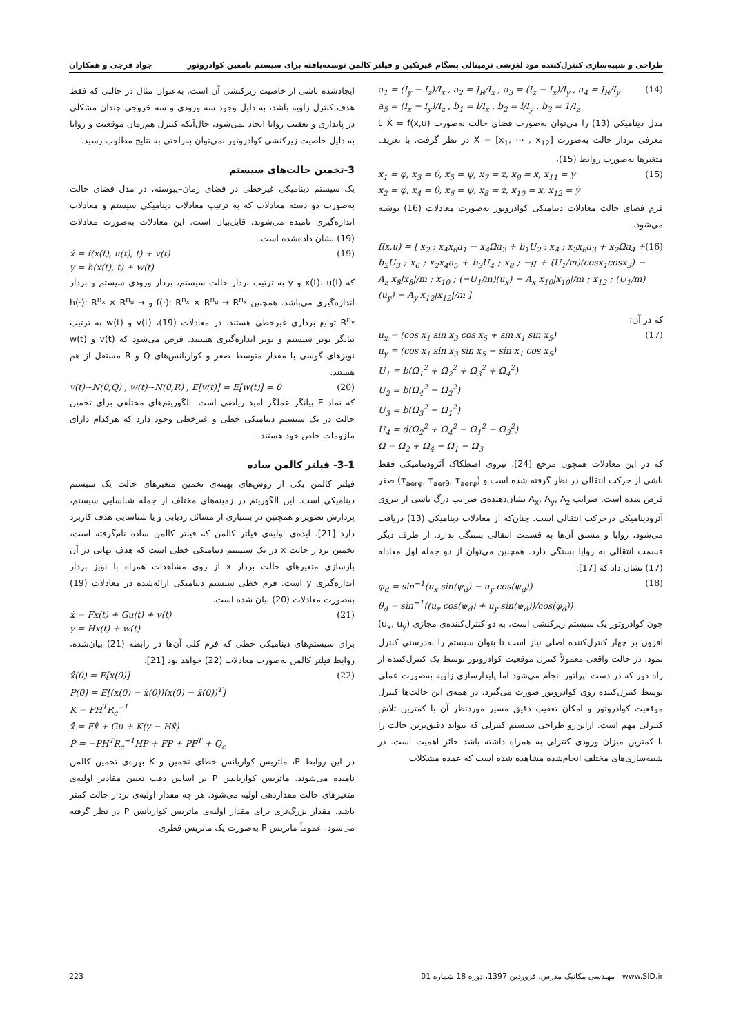طراحی و شبیه‌سازی کنترل‌کننده مود لغزشی ترمینالی پسگام غیرتکین و فیلتر کالمن توسعه‌یافته برای سیستم نامعین کوادروتور جواد فرجی و همکاران
a<sub>1</sub> = (I<sub>y</sub> − I<sub>z</sub>)/I<sub>x</sub> , a<sub>2</sub> = J<sub>R</sub>/I<sub>x</sub> , a<sub>3</sub> = (I<sub>z</sub> − I<sub>x</sub>)/I<sub>y</sub> , a<sub>4</sub> = J<sub>R</sub>/I<sub>y</sub>
a<sub>5</sub> = (I<sub>x</sub> − I<sub>y</sub>)/I<sub>z</sub> , b<sub>1</sub> = l/I<sub>x</sub> , b<sub>2</sub> = l/I<sub>y</sub> , b<sub>3</sub> = 1/I<sub>z</sub>
(14)
مدل دینامیکی (13) را می‌توان به‌صورت فضای حالت به‌صورت Ẋ = f(x,u) با معرفی بردار حالت به‌صورت X = [x<sub>1</sub>, ⋯ , x<sub>12</sub>] در نظر گرفت. با تعریف متغیرها به‌صورت روابط (15)،
x<sub>1</sub> = φ, x<sub>3</sub> = θ, x<sub>5</sub> = ψ, x<sub>7</sub> = z, x<sub>9</sub> = x, x<sub>11</sub> = y
x<sub>2</sub> = φ̇, x<sub>4</sub> = θ̇, x<sub>6</sub> = ψ̇, x<sub>8</sub> = ż, x<sub>10</sub> = ẋ, x<sub>12</sub> = ẏ
(15)
فرم فضای حالت معادلات دینامیکی کوادروتور به‌صورت معادلات (16) نوشته می‌شود.
f(x,u) = [ x<sub>2</sub> ; x<sub>4</sub>x<sub>6</sub>a<sub>1</sub> − x<sub>4</sub>Ωa<sub>2</sub> + b<sub>1</sub>U<sub>2</sub> ; x<sub>4</sub> ; x<sub>2</sub>x<sub>6</sub>a<sub>3</sub> + x<sub>2</sub>Ωa<sub>4</sub> + b<sub>2</sub>U<sub>3</sub> ; x<sub>6</sub> ; x<sub>2</sub>x<sub>4</sub>a<sub>5</sub> + b<sub>3</sub>U<sub>4</sub> ; x<sub>8</sub> ; −g + (U<sub>1</sub>/m)(cosx<sub>1</sub>cosx<sub>3</sub>) − A<sub>z</sub> x<sub>8</sub>|x<sub>8</sub>|/m ; x<sub>10</sub> ; (−U<sub>1</sub>/m)(u<sub>x</sub>) − A<sub>x</sub> x<sub>10</sub>|x<sub>10</sub>|/m ; x<sub>12</sub> ; (U<sub>1</sub>/m)(u<sub>y</sub>) − A<sub>y</sub> x<sub>12</sub>|x<sub>12</sub>|/m ]
(16)
که در آن:
u<sub>x</sub> = (cos x<sub>1</sub> sin x<sub>3</sub> cos x<sub>5</sub> + sin x<sub>1</sub> sin x<sub>5</sub>)
u<sub>y</sub> = (cos x<sub>1</sub> sin x<sub>3</sub> sin x<sub>5</sub> − sin x<sub>1</sub> cos x<sub>5</sub>)
U<sub>1</sub> = b(Ω<sub>1</sub><sup>2</sup> + Ω<sub>2</sub><sup>2</sup> + Ω<sub>3</sub><sup>2</sup> + Ω<sub>4</sub><sup>2</sup>)
U<sub>2</sub> = b(Ω<sub>4</sub><sup>2</sup> − Ω<sub>2</sub><sup>2</sup>)
U<sub>3</sub> = b(Ω<sub>3</sub><sup>2</sup> − Ω<sub>1</sub><sup>2</sup>)
U<sub>4</sub> = d(Ω<sub>2</sub><sup>2</sup> + Ω<sub>4</sub><sup>2</sup> − Ω<sub>1</sub><sup>2</sup> − Ω<sub>3</sub><sup>2</sup>)
Ω = Ω<sub>2</sub> + Ω<sub>4</sub> − Ω<sub>1</sub> − Ω<sub>3</sub>
(17)
که در این معادلات همچون مرجع [24]، نیروی اصطکاک آئرودینامیکی فقط ناشی از حرکت انتقالی در نظر گرفته شده است و (τ<sub>aerφ</sub>, τ<sub>aerθ</sub>, τ<sub>aerψ</sub>) صفر فرض شده است. ضرایب A<sub>x</sub>, A<sub>y</sub>, A<sub>z</sub> نشان‌دهنده‌ی ضرایب درگ ناشی از نیروی آئرودینامیکی درحرکت انتقالی است. چنان‌که از معادلات دینامیکی (13) دریافت می‌شود، زوایا و مشتق آن‌ها به قسمت انتقالی بستگی ندارد. از طرف دیگر قسمت انتقالی به زوایا بستگی دارد. همچنین می‌توان از دو جمله اول معادله (17) نشان داد که [17]:
φ<sub>d</sub> = sin<sup>−1</sup>(u<sub>x</sub> sin(ψ<sub>d</sub>) − u<sub>y</sub> cos(ψ<sub>d</sub>))
θ<sub>d</sub> = sin<sup>−1</sup>((u<sub>x</sub> cos(ψ<sub>d</sub>) + u<sub>y</sub> sin(ψ<sub>d</sub>))/cos(φ<sub>d</sub>))
(18)
چون کوادروتور یک سیستم زیرکنشی است، به دو کنترل‌کننده‌ی مجازی (u<sub>x</sub>, u<sub>y</sub>) افزون بر چهار کنترل‌کننده اصلی نیاز است تا بتوان سیستم را به‌درستی کنترل نمود. در حالت واقعی معمولاً کنترل موقعیت کوادروتور توسط یک کنترل‌کننده از راه دور که در دست اپراتور انجام می‌شود اما پایدارسازی زاویه به‌صورت عملی توسط کنترل‌کننده روی کوادروتور صورت می‌گیرد. در همه‌ی این حالت‌ها کنترل موقعیت کوادروتور و امکان تعقیب دقیق مسیر موردنظر آن با کمترین تلاش کنترلی مهم است. ازاین‌رو طراحی سیستم کنترلی که بتواند دقیق‌ترین حالت را با کمترین میزان ورودی کنترلی به همراه داشته باشد حائز اهمیت است. در شبیه‌سازی‌های مختلف انجام‌شده مشاهده شده است که عمده مشکلات
ایجادشده ناشی از خاصیت زیرکنشی آن است. به‌عنوان مثال در حالتی که فقط هدف کنترل زاویه باشد، به دلیل وجود سه ورودی و سه خروجی چندان مشکلی در پایداری و تعقیب زوایا ایجاد نمی‌شود، حال‌آنکه کنترل هم‌زمان موقعیت و زوایا به دلیل خاصیت زیرکنشی کوادروتور نمی‌توان به‌راحتی به نتایج مطلوب رسید.
3-تخمین حالت‌های سیستم
یک سیستم دینامیکی غیرخطی در فضای زمان–پیوسته، در مدل فضای حالت به‌صورت دو دسته معادلات که به ترتیب معادلات دینامیکی سیستم و معادلات اندازه‌گیری نامیده می‌شوند، قابل‌بیان است. این معادلات به‌صورت معادلات (19) نشان داده‌شده است.
ẋ = f(x(t), u(t), t) + v(t)
y = h(x(t), t) + w(t)
(19)
که x(t)، u(t) و y به ترتیب بردار حالت سیستم، بردار ورودی سیستم و بردار اندازه‌گیری می‌باشد. همچنین f(·): R<sup>n<sub>x</sub></sup> × R<sup>n<sub>u</sub></sup> → R<sup>n<sub>x</sub></sup> و h(·): R<sup>n<sub>x</sub></sup> × R<sup>n<sub>u</sub></sup> → R<sup>n<sub>y</sub></sup> توابع برداری غیرخطی هستند. در معادلات (19)، v(t) و w(t) به ترتیب بیانگر نویز سیستم و نویز اندازه‌گیری هستند. فرض می‌شود که v(t) و w(t) نویزهای گوسی با مقدار متوسط صفر و کواریانس‌های Q و R مستقل از هم هستند.
v(t)~N(0,Q) , w(t)~N(0,R) , E[v(t)] = E[w(t)] = 0
(20)
که نماد E بیانگر عملگر امید ریاضی است. الگوریتم‌های مختلفی برای تخمین حالت در یک سیستم دینامیکی خطی و غیرخطی وجود دارد که هرکدام دارای ملزومات خاص خود هستند.
3-1- فیلتر کالمن ساده
فیلتر کالمن یکی از روش‌های بهینه‌ی تخمین متغیرهای حالت یک سیستم دینامیکی است. این الگوریتم در زمینه‌های مختلف از جمله شناسایی سیستم، پردازش تصویر و همچنین در بسیاری از مسائل ردیابی و یا شناسایی هدف کاربرد دارد [21]. ایده‌ی اولیه‌ی فیلتر کالمن که فیلتر کالمن ساده نام‌گرفته است، تخمین بردار حالت x در یک سیستم دینامیکی خطی است که هدف نهایی در آن بازسازی متغیرهای حالت بردار x از روی مشاهدات همراه با نویز بردار اندازه‌گیری y است. فرم خطی سیستم دینامیکی ارائه‌شده در معادلات (19) به‌صورت معادلات (20) بیان شده است.
ẋ = Fx(t) + Gu(t) + v(t)
y = Hx(t) + w(t)
(21)
برای سیستم‌های دینامیکی خطی که فرم کلی آن‌ها در رابطه (21) بیان‌شده، روابط فیلتر کالمن به‌صورت معادلات (22) خواهد بود [21].
x̂(0) = E[x(0)]
P(0) = E[(x(0) − x̂(0))(x(0) − x̂(0))<sup>T</sup>]
K = PH<sup>T</sup>R<sub>c</sub><sup>−1</sup>
x̂̇ = Fx̂ + Gu + K(y − Hx̂)
Ṗ = −PH<sup>T</sup>R<sub>c</sub><sup>−1</sup>HP + FP + PF<sup>T</sup> + Q<sub>c</sub>
(22)
در این روابط P، ماتریس کواریانس خطای تخمین و K بهره‌ی تخمین کالمن نامیده می‌شوند. ماتریس کواریانس P بر اساس دقت تعیین مقادیر اولیه‌ی متغیرهای حالت مقداردهی اولیه می‌شود. هر چه مقدار اولیه‌ی بردار حالت کمتر باشد، مقدار بزرگ‌تری برای مقدار اولیه‌ی ماتریس کواریانس P در نظر گرفته می‌شود. عموماً ماتریس P به‌صورت یک ماتریس قطری
223 مهندسی مکانیک مدرس، فروردین 1397، دوره 18 شماره 01 www.SID.ir